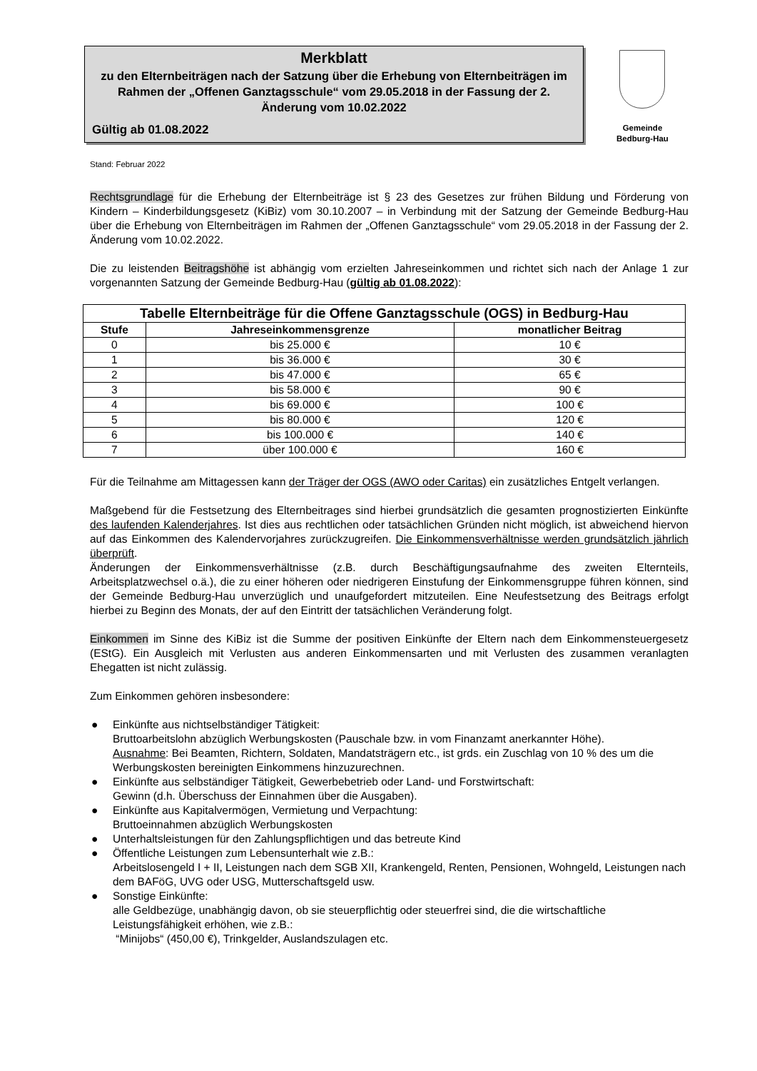Merkblatt
zu den Elternbeiträgen nach der Satzung über die Erhebung von Elternbeiträgen im Rahmen der „Offenen Ganztagsschule“ vom 29.05.2018 in der Fassung der 2. Änderung vom 10.02.2022
Gültig ab 01.08.2022
Gemeinde
Bedburg-Hau
Stand: Februar 2022
Rechtsgrundlage für die Erhebung der Elternbeiträge ist § 23 des Gesetzes zur frühen Bildung und Förderung von Kindern – Kinderbildungsgesetz (KiBiz) vom 30.10.2007 – in Verbindung mit der Satzung der Gemeinde Bedburg-Hau über die Erhebung von Elternbeiträgen im Rahmen der „Offenen Ganztagsschule“ vom 29.05.2018 in der Fassung der 2. Änderung vom 10.02.2022.
Die zu leistenden Beitragshöhe ist abhängig vom erzielten Jahreseinkommen und richtet sich nach der Anlage 1 zur vorgenannten Satzung der Gemeinde Bedburg-Hau (gültig ab 01.08.2022):
| Tabelle Elternbeiträge für die Offene Ganztagsschule (OGS) in Bedburg-Hau | | |
| --- | --- | --- |
| Stufe | Jahreseinkommensgrenze | monatlicher Beitrag |
| 0 | bis 25.000 € | 10 € |
| 1 | bis 36.000 € | 30 € |
| 2 | bis 47.000 € | 65 € |
| 3 | bis 58.000 € | 90 € |
| 4 | bis 69.000 € | 100 € |
| 5 | bis 80.000 € | 120 € |
| 6 | bis 100.000 € | 140 € |
| 7 | über 100.000 € | 160 € |
Für die Teilnahme am Mittagessen kann der Träger der OGS (AWO oder Caritas) ein zusätzliches Entgelt verlangen.
Maßgebend für die Festsetzung des Elternbeitrages sind hierbei grundsätzlich die gesamten prognostizierten Einkünfte des laufenden Kalenderjahres. Ist dies aus rechtlichen oder tatsächlichen Gründen nicht möglich, ist abweichend hiervon auf das Einkommen des Kalendervorjahres zurückzugreifen. Die Einkommensverhältnisse werden grundsätzlich jährlich überprüft.
Änderungen der Einkommensverhältnisse (z.B. durch Beschäftigungsaufnahme des zweiten Elternteils, Arbeitsplatzwechsel o.ä.), die zu einer höheren oder niedrigeren Einstufung der Einkommensgruppe führen können, sind der Gemeinde Bedburg-Hau unverzüglich und unaufgefordert mitzuteilen. Eine Neufestsetzung des Beitrags erfolgt hierbei zu Beginn des Monats, der auf den Eintritt der tatsächlichen Veränderung folgt.
Einkommen im Sinne des KiBiz ist die Summe der positiven Einkünfte der Eltern nach dem Einkommensteuergesetz (EStG). Ein Ausgleich mit Verlusten aus anderen Einkommensarten und mit Verlusten des zusammen veranlagten Ehegatten ist nicht zulässig.
Zum Einkommen gehören insbesondere:
● Einkünfte aus nichtselbständiger Tätigkeit:
Bruttoarbeitslohn abzüglich Werbungskosten (Pauschale bzw. in vom Finanzamt anerkannter Höhe).
Ausnahme: Bei Beamten, Richtern, Soldaten, Mandatsträgern etc., ist grds. ein Zuschlag von 10 % des um die Werbungskosten bereinigten Einkommens hinzuzurechnen.
● Einkünfte aus selbständiger Tätigkeit, Gewerbebetrieb oder Land- und Forstwirtschaft:
Gewinn (d.h. Überschuss der Einnahmen über die Ausgaben).
● Einkünfte aus Kapitalvermögen, Vermietung und Verpachtung:
Bruttoeinnahmen abzüglich Werbungskosten
● Unterhaltsleistungen für den Zahlungspflichtigen und das betreute Kind
● Öffentliche Leistungen zum Lebensunterhalt wie z.B.:
Arbeitslosengeld I + II, Leistungen nach dem SGB XII, Krankengeld, Renten, Pensionen, Wohngeld, Leistungen nach dem BAFöG, UVG oder USG, Mutterschaftsgeld usw.
● Sonstige Einkünfte:
alle Geldbezüge, unabhängig davon, ob sie steuerpflichtig oder steuerfrei sind, die die wirtschaftliche Leistungsfähigkeit erhöhen, wie z.B.:
“Minijobs“ (450,00 €), Trinkgelder, Auslandszulagen etc.